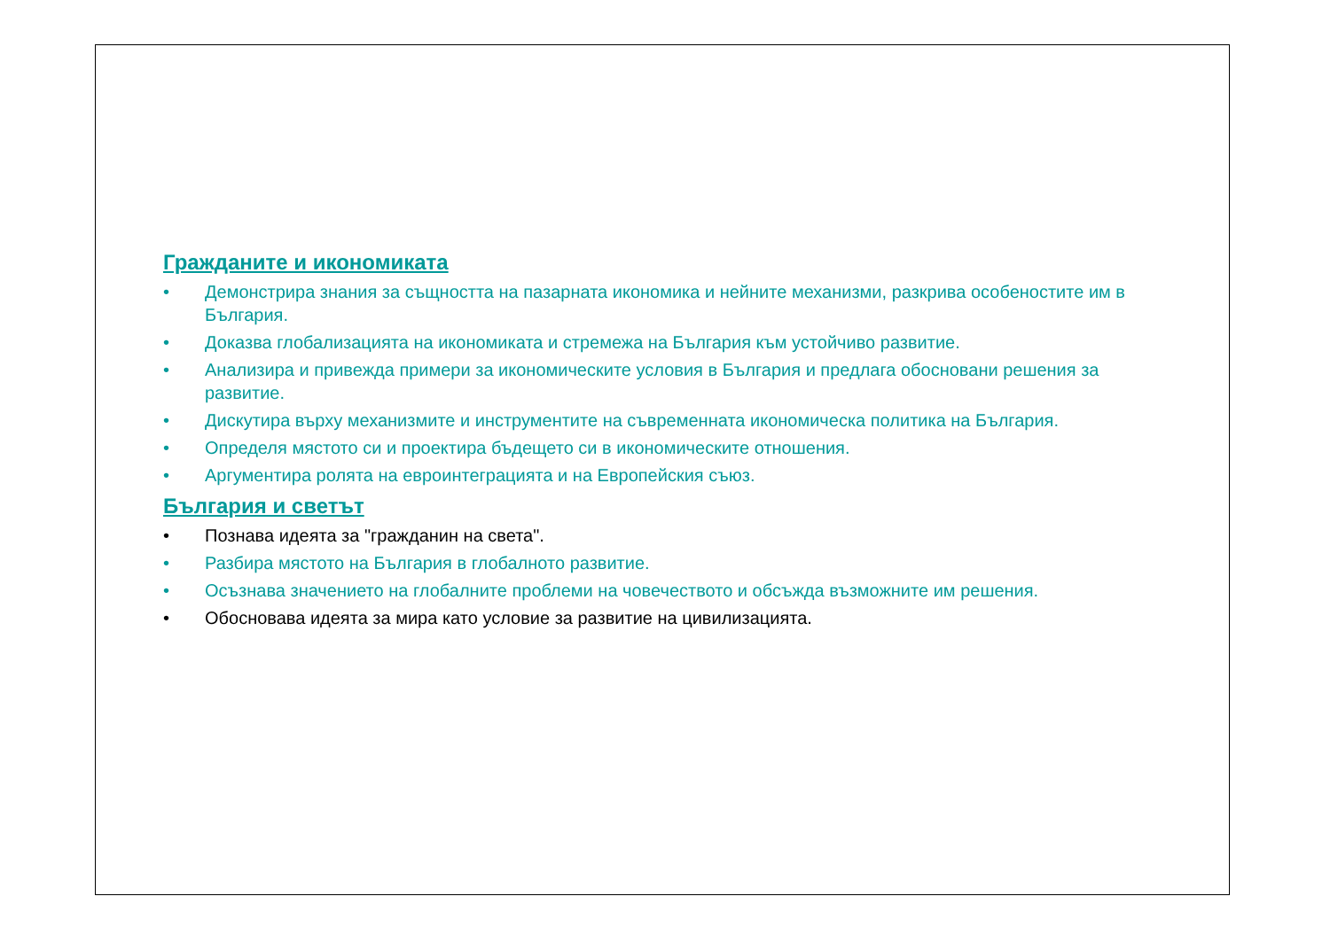Гражданите и икономиката
• Демонстрира знания за същността на пазарната икономика и нейните механизми, разкрива особеностите им в България.
• Доказва глобализацията на икономиката и стремежа на България към устойчиво развитие.
• Анализира и привежда примери за икономическите условия в България и предлага обосновани решения за развитие.
• Дискутира върху механизмите и инструментите на съвременната икономическа политика на България.
• Определя мястото си и проектира бъдещето си в икономическите отношения.
• Аргументира ролята на евроинтеграцията и на Европейския съюз.
България и светът
• Познава идеята за "гражданин на света".
• Разбира мястото на България в глобалното развитие.
• Осъзнава значението на глобалните проблеми на човечеството и обсъжда възможните им решения.
• Обосновава идеята за мира като условие за развитие на цивилизацията.